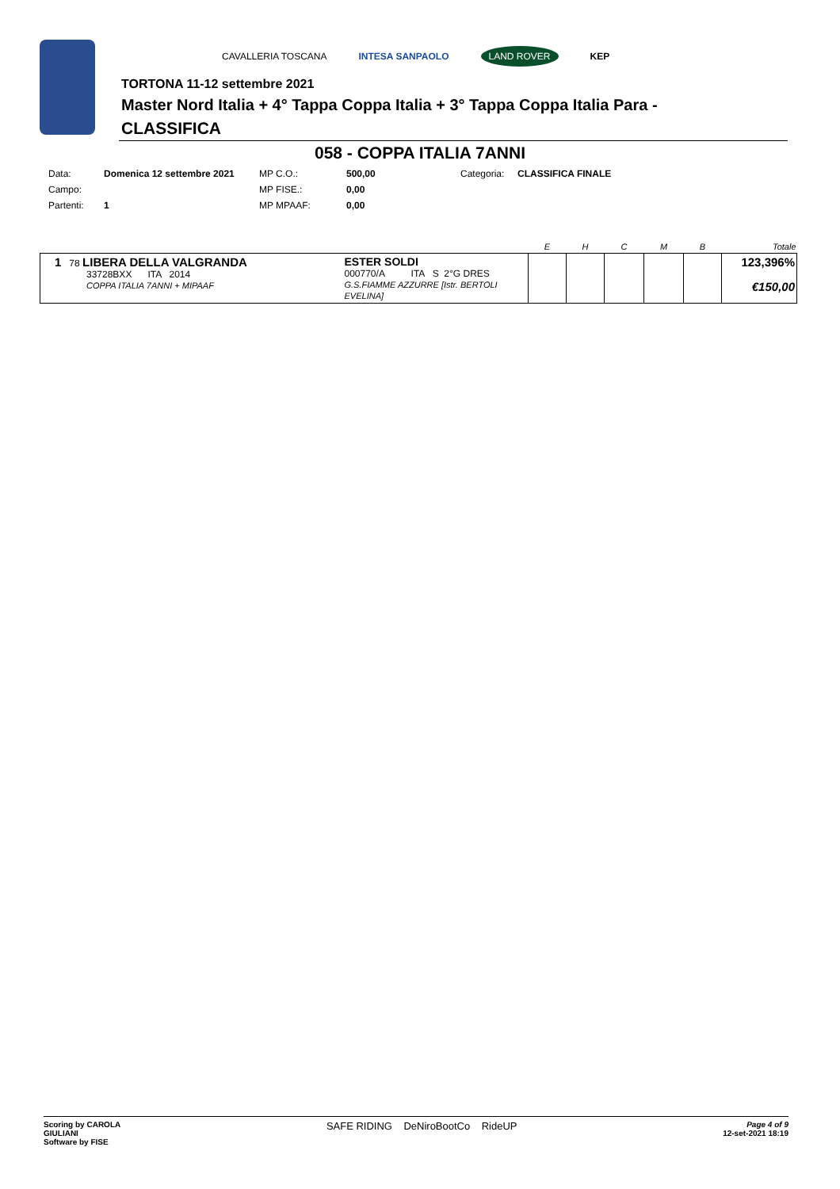CAVALLERIA TOSCANA INTESA SANPAOLO LAND ROVER KEP
TORTONA 11-12 settembre 2021
Master Nord Italia + 4° Tappa Coppa Italia + 3° Tappa Coppa Italia Para -
CLASSIFICA
058 - COPPA ITALIA 7ANNI
| Data: | Domenica 12 settembre 2021 | MP C.O.: | 500,00 | Categoria: | CLASSIFICA FINALE |
| Campo: | | MP FISE.: | 0,00 | | |
| Partenti: | 1 | MP MPAAF: | 0,00 | | |
| | | E | H | C | M | B | Totale |
| --- | --- | --- | --- | --- | --- | --- | --- |
| 1 78 LIBERA DELLA VALGRANDA 33728BXX ITA 2014 COPPA ITALIA 7ANNI + MIPAAF | ESTER SOLDI 000770/A ITA S 2°G DRES G.S.FIAMME AZZURRE [Istr. BERTOLI EVELINA] | | | | | | 123,396% €150,00 |
Scoring by CAROLA
GIULIANI
Software by FISE
SAFE RIDING DeNiroBootCo RideUP
Page 4 of 9
12-set-2021 18:19